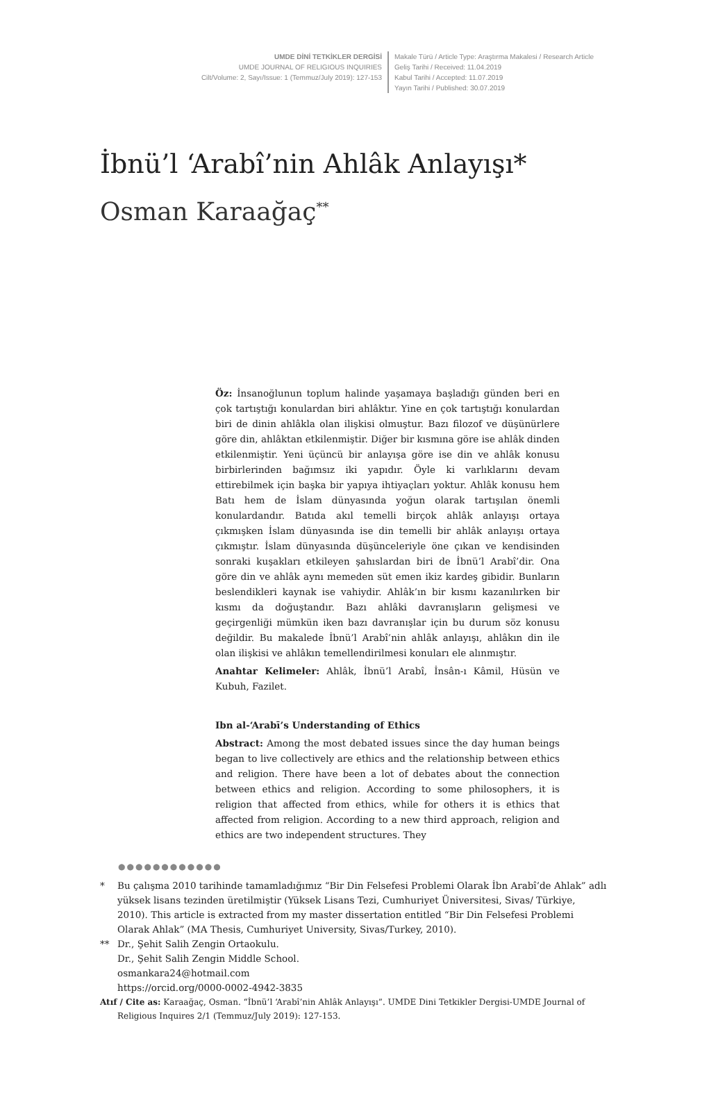UMDE DİNİ TETKİKLER DERGİSİ
UMDE JOURNAL OF RELIGIOUS INQUIRIES
Cilt/Volume: 2, Sayı/Issue: 1 (Temmuz/July 2019): 127-153
Makale Türü / Article Type: Araştırma Makalesi / Research Article
Geliş Tarihi / Received: 11.04.2019
Kabul Tarihi / Accepted: 11.07.2019
Yayın Tarihi / Published: 30.07.2019
İbnü’l ‘Arabî’nin Ahlâk Anlayışı*
Osman Karaağaç<sup>**</sup>
Öz: İnsanoğlunun toplum halinde yaşamaya başladığı günden beri en çok tartıştığı konulardan biri ahlâktır. Yine en çok tartıştığı konulardan biri de dinin ahlâkla olan ilişkisi olmuştur. Bazı filozof ve düşünürlere göre din, ahlâktan etkilenmiştir. Diğer bir kısmına göre ise ahlâk dinden etkilenmiştir. Yeni üçüncü bir anlayışa göre ise din ve ahlâk konusu birbirlerinden bağımsız iki yapıdır. Öyle ki varlıklarını devam ettirebilmek için başka bir yapıya ihtiyaçları yoktur. Ahlâk konusu hem Batı hem de İslam dünyasında yoğun olarak tartışılan önemli konulardandır. Batıda akıl temelli birçok ahlâk anlayışı ortaya çıkmışken İslam dünyasında ise din temelli bir ahlâk anlayışı ortaya çıkmıştır. İslam dünyasında düşünceleriyle öne çıkan ve kendisinden sonraki kuşakları etkileyen şahıslardan biri de İbnü’l Arabî’dir. Ona göre din ve ahlâk aynı memeden süt emen ikiz kardeş gibidir. Bunların beslendikleri kaynak ise vahiydir. Ahlâk’ın bir kısmı kazanılırken bir kısmı da doğuştandır. Bazı ahlâki davranışların gelişmesi ve geçirgenliği mümkün iken bazı davranışlar için bu durum söz konusu değildir. Bu makalede İbnü’l Arabî’nin ahlâk anlayışı, ahlâkın din ile olan ilişkisi ve ahlâkın temellendirilmesi konuları ele alınmıştır.
Anahtar Kelimeler: Ahlâk, İbnü’l Arabî, İnsân-ı Kâmil, Hüsün ve Kubuh, Fazilet.
Ibn al-‘Arabī’s Understanding of Ethics
Abstract: Among the most debated issues since the day human beings began to live collectively are ethics and the relationship between ethics and religion. There have been a lot of debates about the connection between ethics and religion. According to some philosophers, it is religion that affected from ethics, while for others it is ethics that affected from religion. According to a new third approach, religion and ethics are two independent structures. They
●●●●●●●●●●●●
* Bu çalışma 2010 tarihinde tamamladığımız “Bir Din Felsefesi Problemi Olarak İbn Arabî’de Ahlak” adlı yüksek lisans tezinden üretilmiştir (Yüksek Lisans Tezi, Cumhuriyet Üniversitesi, Sivas/ Türkiye, 2010). This article is extracted from my master dissertation entitled “Bir Din Felsefesi Problemi Olarak Ahlak” (MA Thesis, Cumhuriyet University, Sivas/Turkey, 2010).
** Dr., Şehit Salih Zengin Ortaokulu.
Dr., Şehit Salih Zengin Middle School.
osmankara24@hotmail.com
https://orcid.org/0000-0002-4942-3835
Atıf / Cite as: Karaağaç, Osman. “İbnü’l ‘Arabî’nin Ahlâk Anlayışı”. UMDE Dini Tetkikler Dergisi-UMDE Journal of Religious Inquires 2/1 (Temmuz/July 2019): 127-153.